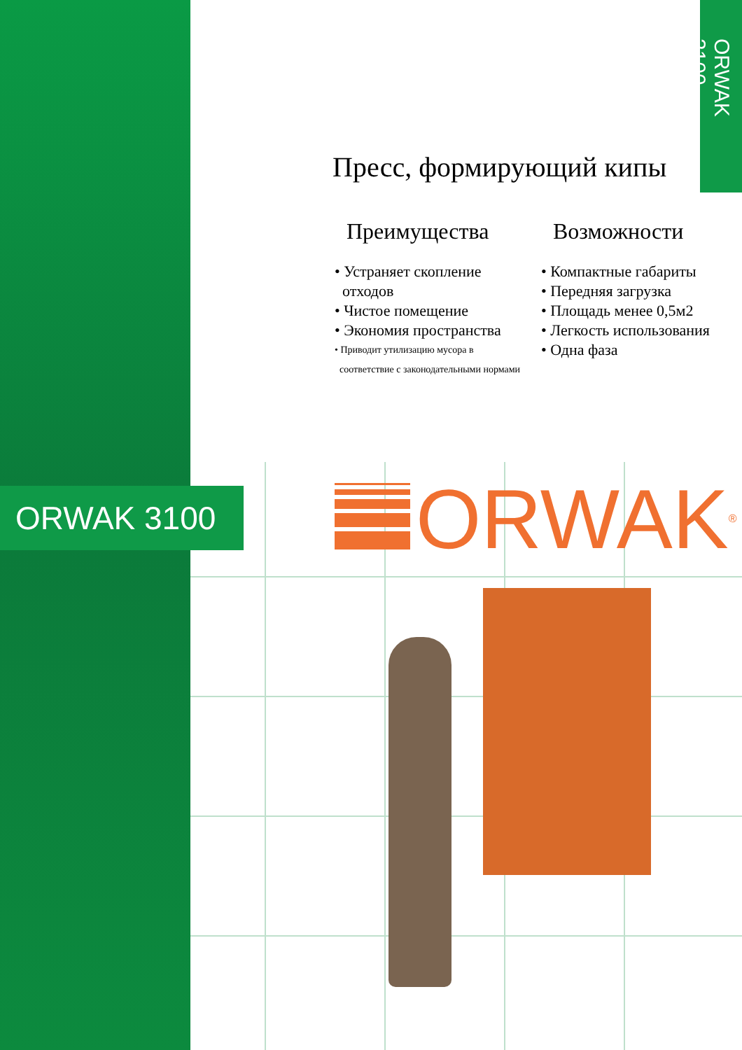ORWAK 3100
Пресс, формирующий кипы
Преимущества
• Устраняет скопление
отходов
• Чистое помещение
• Экономия пространства
• Приводит утилизацию мусора в
соответствие с законодательными нормами
Возможности
• Компактные габариты
• Передняя загрузка
• Площадь менее 0,5м2
• Легкость использования
• Одна фаза
ORWAK 3100 ORWAK<sup>®</sup>